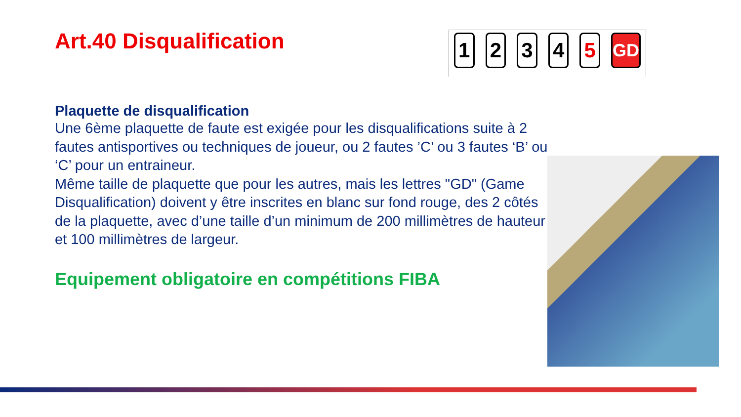1 2 3 4 5
GD
Art.40 Disqualification
Plaquette de disqualification
Une 6ème plaquette de faute est exigée pour les disqualifications suite à 2 fautes antisportives ou techniques de joueur, ou 2 fautes ’C’ ou 3 fautes ‘B’ ou ‘C’ pour un entraineur.
Même taille de plaquette que pour les autres, mais les lettres "GD" (Game Disqualification) doivent y être inscrites en blanc sur fond rouge, des 2 côtés de la plaquette, avec d’une taille d’un minimum de 200 millimètres de hauteur et 100 millimètres de largeur.
Equipement obligatoire en compétitions FIBA